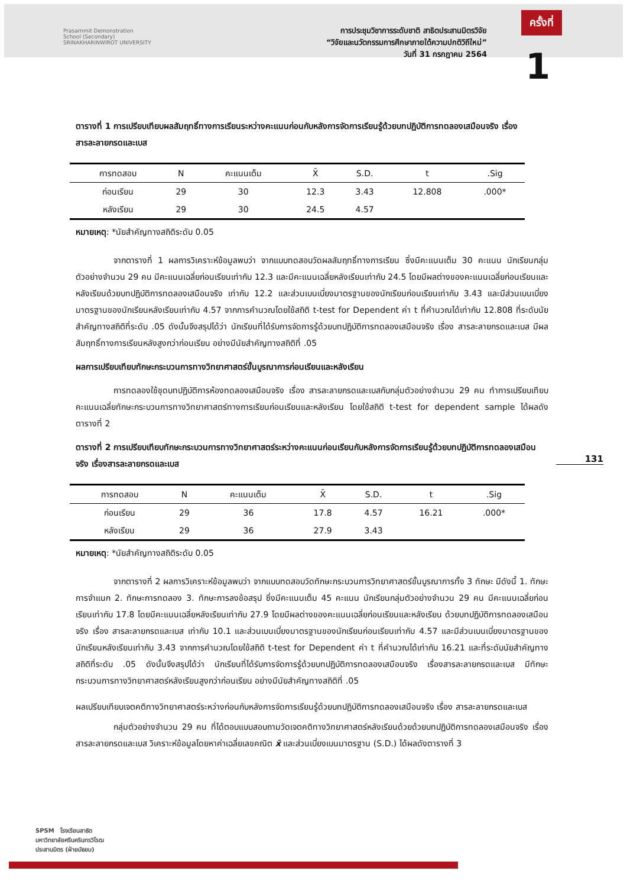Prasarnmit Demonstration
School (Secondary)
SRINAKHARINWIROT UNIVERSITY
การประชุมวิชาการระดับชาติ สาธิตประสานมิตรวิจัย
“วิจัยและนวัตกรรมการศึกษาภายใต้ความปกติวิถีใหม่”
วันที่ 31 กรกฎาคม 2564
ครั้งที่
1
131
ตารางที่ 1 การเปรียบเทียบผลสัมฤทธิ์ทางการเรียนระหว่างคะแนนก่อนกับหลังการจัดการเรียนรู้ด้วยบทปฏิบัติการทดลองเสมือนจริง เรื่องสารละลายกรดและเบส
| การทดสอบ | N | คะแนนเต็ม | X̄ | S.D. | t | .Sig |
| --- | --- | --- | --- | --- | --- | --- |
| ก่อนเรียน | 29 | 30 | 12.3 | 3.43 | 12.808 | .000* |
| หลังเรียน | 29 | 30 | 24.5 | 4.57 | | |
หมายเหตุ: *นัยสำคัญทางสถิติระดับ 0.05
จากตารางที่ 1 ผลการวิเคราะห์ข้อมูลพบว่า จากแบบทดสอบวัดผลสัมฤทธิ์ทางการเรียน ซึ่งมีคะแนนเต็ม 30 คะแนน นักเรียนกลุ่มตัวอย่างจำนวน 29 คน มีคะแนนเฉลี่ยก่อนเรียนเท่ากับ 12.3 และมีคะแนนเฉลี่ยหลังเรียนเท่ากับ 24.5 โดยมีผลต่างของคะแนนเฉลี่ยก่อนเรียนและหลังเรียนด้วยบทปฏิบัติการทดลองเสมือนจริง เท่ากับ 12.2 และส่วนเบนเบี่ยงมาตรฐานของนักเรียนก่อนเรียนเท่ากับ 3.43 และมีส่วนเบนเบี่ยงมาตรฐานของนักเรียนหลังเรียนเท่ากับ 4.57 จากการคำนวณโดยใช้สถิติ t-test for Dependent ค่า t ที่คำนวณได้เท่ากับ 12.808 ที่ระดับนัยสำคัญทางสถิติที่ระดับ .05 ดังนั้นจึงสรุปได้ว่า นักเรียนที่ได้รับการจัดการรู้ด้วยบทปฏิบัติการทดลองเสมือนจริง เรื่อง สารละลายกรดและเบส มีผลสัมฤทธิ์ทางการเรียนหลังสูงกว่าก่อนเรียน อย่างมีนัยสำคัญทางสถิติที่ .05
ผลการเปรียบเทียบทักษะกระบวนการทางวิทยาศาสตร์ขั้นบูรณาการก่อนเรียนและหลังเรียน
การทดลองใช้ชุดบทปฏิบัติการห้องทดลองเสมือนจริง เรื่อง สารละลายกรดและเบสกับกลุ่มตัวอย่างจำนวน 29 คน ทำการเปรียบเทียบคะแนนเฉลี่ยทักษะกระบวนการทางวิทยาศาสตร์ทางการเรียนก่อนเรียนและหลังเรียน โดยใช้สถิติ t-test for dependent sample ได้ผลดังตารางที่ 2
ตารางที่ 2 การเปรียบเทียบทักษะกระบวนการทางวิทยาศาสตร์ระหว่างคะแนนก่อนเรียนกับหลังการจัดการเรียนรู้ด้วยบทปฏิบัติการทดลองเสมือนจริง เรื่องสารละลายกรดและเบส
| การทดสอบ | N | คะแนนเต็ม | X̄ | S.D. | t | .Sig |
| --- | --- | --- | --- | --- | --- | --- |
| ก่อนเรียน | 29 | 36 | 17.8 | 4.57 | 16.21 | .000* |
| หลังเรียน | 29 | 36 | 27.9 | 3.43 | | |
หมายเหตุ: *นัยสำคัญทางสถิติระดับ 0.05
จากตารางที่ 2 ผลการวิเคราะห์ข้อมูลพบว่า จากแบบทดสอบวัดทักษะกระบวนการวิทยาศาสตร์ขั้นบูรณาการทั้ง 3 ทักษะ มีดังนี้ 1. ทักษะการจำแนก 2. ทักษะการทดลอง 3. ทักษะการลงข้อสรุป ซึ่งมีคะแนนเต็ม 45 คะแนน นักเรียนกลุ่มตัวอย่างจำนวน 29 คน มีคะแนนเฉลี่ยก่อนเรียนเท่ากับ 17.8 โดยมีคะแนนเฉลี่ยหลังเรียนเท่ากับ 27.9 โดยมีผลต่างของคะแนนเฉลี่ยก่อนเรียนและหลังเรียน ด้วยบทปฏิบัติการทดลองเสมือนจริง เรื่อง สารละลายกรดและเบส เท่ากับ 10.1 และส่วนเบนเบี่ยงมาตรฐานของนักเรียนก่อนเรียนเท่ากับ 4.57 และมีส่วนเบนเบี่ยงมาตรฐานของนักเรียนหลังเรียนเท่ากับ 3.43 จากการคำนวณโดยใช้สถิติ t-test for Dependent ค่า t ที่คำนวณได้เท่ากับ 16.21 และที่ระดับนัยสำคัญทางสถิติที่ระดับ .05 ดังนั้นจึงสรุปได้ว่า นักเรียนที่ได้รับการจัดการรู้ด้วยบทปฏิบัติการทดลองเสมือนจริง เรื่องสารละลายกรดและเบส มีทักษะกระบวนการทางวิทยาศาสตร์หลังเรียนสูงกว่าก่อนเรียน อย่างมีนัยสำคัญทางสถิติที่ .05
ผลเปรียบเทียบเจตคติทางวิทยาศาสตร์ระหว่างก่อนกับหลังการจัดการเรียนรู้ด้วยบทปฏิบัติการทดลองเสมือนจริง เรื่อง สารละลายกรดและเบส
กลุ่มตัวอย่างจำนวน 29 คน ที่ได้ตอบแบบสอบถามวัดเจตคติทางวิทยาศาสตร์หลังเรียนด้วยด้วยบทปฏิบัติการทดลองเสมือนจริง เรื่อง สารละลายกรดและเบส วิเคราะห์ข้อมูลโดยหาค่าเฉลี่ยเลขคณิต x̄ และส่วนเบี่ยงเบนมาตรฐาน (S.D.) ได้ผลดังตารางที่ 3
SPSM โรงเรียนสาธิต
มหาวิทยาลัยศรีนครินทรวิโรฒ
ประสานมิตร (ฝ่ายมัธยม)